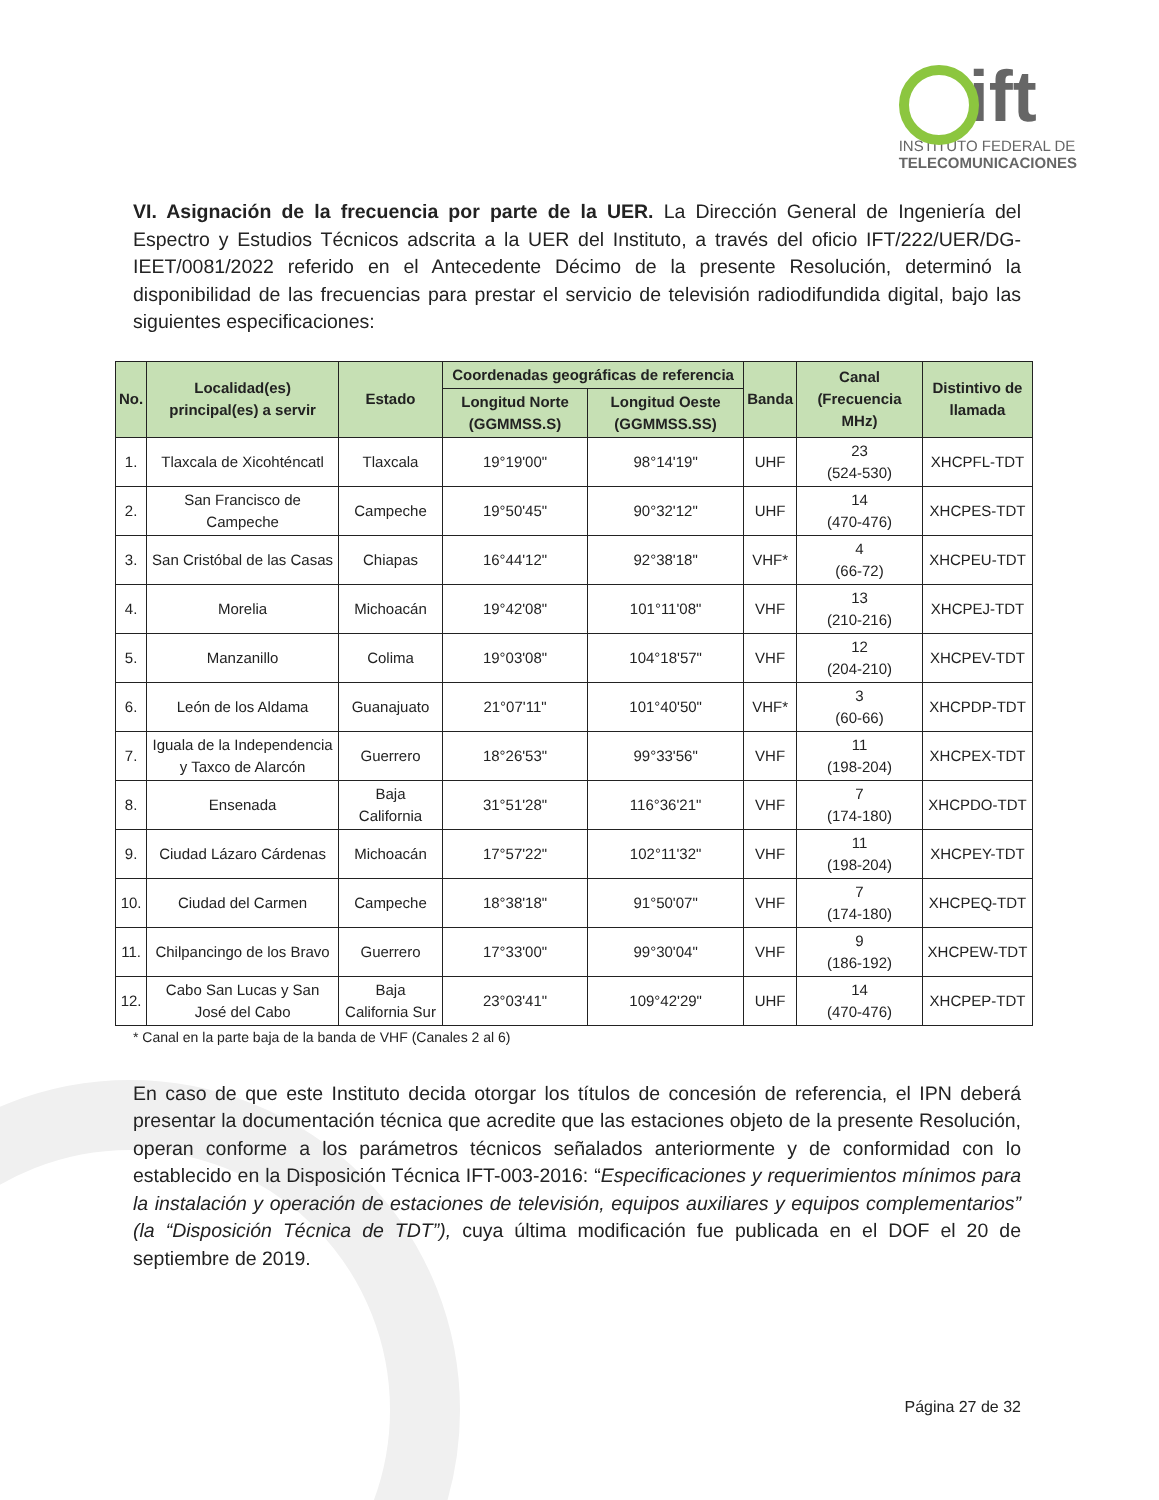ift
INSTITUTO FEDERAL DE
TELECOMUNICACIONES
VI. Asignación de la frecuencia por parte de la UER. La Dirección General de Ingeniería del Espectro y Estudios Técnicos adscrita a la UER del Instituto, a través del oficio IFT/222/UER/DG-IEET/0081/2022 referido en el Antecedente Décimo de la presente Resolución, determinó la disponibilidad de las frecuencias para prestar el servicio de televisión radiodifundida digital, bajo las siguientes especificaciones:
| No. | Localidad(es) principal(es) a servir | Estado | Coordenadas geográficas de referencia | | Banda | Canal (Frecuencia MHz) | Distintivo de llamada |
| --- | --- | --- | --- | --- | --- | --- | --- |
| | | | Longitud Norte (GGMMSS.S) | Longitud Oeste (GGMMSS.SS) | | | |
| 1. | Tlaxcala de Xicohténcatl | Tlaxcala | 19°19'00" | 98°14'19" | UHF | 23 (524-530) | XHCPFL-TDT |
| 2. | San Francisco de Campeche | Campeche | 19°50'45" | 90°32'12" | UHF | 14 (470-476) | XHCPES-TDT |
| 3. | San Cristóbal de las Casas | Chiapas | 16°44'12" | 92°38'18" | VHF* | 4 (66-72) | XHCPEU-TDT |
| 4. | Morelia | Michoacán | 19°42'08" | 101°11'08" | VHF | 13 (210-216) | XHCPEJ-TDT |
| 5. | Manzanillo | Colima | 19°03'08" | 104°18'57" | VHF | 12 (204-210) | XHCPEV-TDT |
| 6. | León de los Aldama | Guanajuato | 21°07'11" | 101°40'50" | VHF* | 3 (60-66) | XHCPDP-TDT |
| 7. | Iguala de la Independencia y Taxco de Alarcón | Guerrero | 18°26'53" | 99°33'56" | VHF | 11 (198-204) | XHCPEX-TDT |
| 8. | Ensenada | Baja California | 31°51'28" | 116°36'21" | VHF | 7 (174-180) | XHCPDO-TDT |
| 9. | Ciudad Lázaro Cárdenas | Michoacán | 17°57'22" | 102°11'32" | VHF | 11 (198-204) | XHCPEY-TDT |
| 10. | Ciudad del Carmen | Campeche | 18°38'18" | 91°50'07" | VHF | 7 (174-180) | XHCPEQ-TDT |
| 11. | Chilpancingo de los Bravo | Guerrero | 17°33'00" | 99°30'04" | VHF | 9 (186-192) | XHCPEW-TDT |
| 12. | Cabo San Lucas y San José del Cabo | Baja California Sur | 23°03'41" | 109°42'29" | UHF | 14 (470-476) | XHCPEP-TDT |
* Canal en la parte baja de la banda de VHF (Canales 2 al 6)
En caso de que este Instituto decida otorgar los títulos de concesión de referencia, el IPN deberá presentar la documentación técnica que acredite que las estaciones objeto de la presente Resolución, operan conforme a los parámetros técnicos señalados anteriormente y de conformidad con lo establecido en la Disposición Técnica IFT-003-2016: “Especificaciones y requerimientos mínimos para la instalación y operación de estaciones de televisión, equipos auxiliares y equipos complementarios” (la “Disposición Técnica de TDT”), cuya última modificación fue publicada en el DOF el 20 de septiembre de 2019.
Página 27 de 32